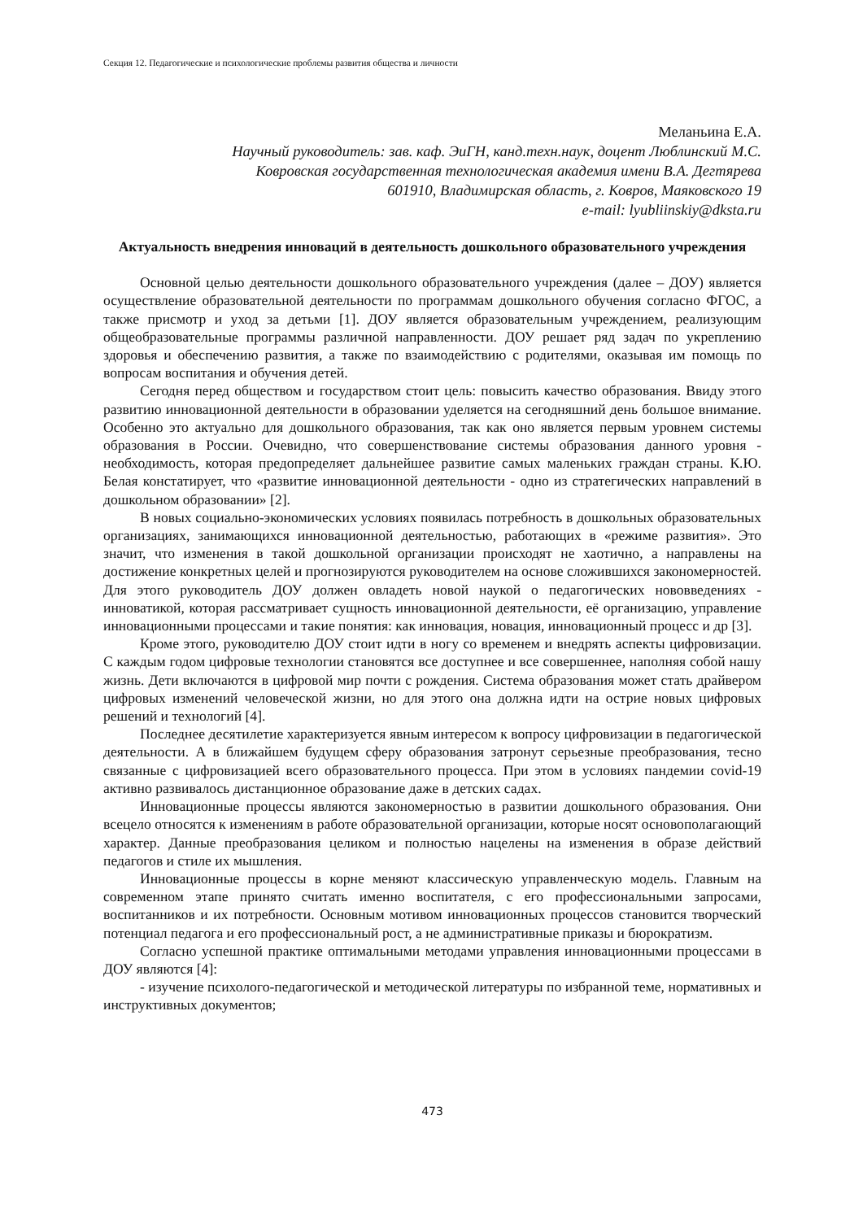Секция 12. Педагогические и психологические проблемы развития общества и личности
Меланьина Е.А.
Научный руководитель: зав. каф. ЭиГН, канд.техн.наук, доцент Люблинский М.С.
Ковровская государственная технологическая академия имени В.А. Дегтярева
601910, Владимирская область, г. Ковров, Маяковского 19
e-mail: lyubliinskiy@dksta.ru
Актуальность внедрения инноваций в деятельность дошкольного образовательного учреждения
Основной целью деятельности дошкольного образовательного учреждения (далее – ДОУ) является осуществление образовательной деятельности по программам дошкольного обучения согласно ФГОС, а также присмотр и уход за детьми [1]. ДОУ является образовательным учреждением, реализующим общеобразовательные программы различной направленности. ДОУ решает ряд задач по укреплению здоровья и обеспечению развития, а также по взаимодействию с родителями, оказывая им помощь по вопросам воспитания и обучения детей.
Сегодня перед обществом и государством стоит цель: повысить качество образования. Ввиду этого развитию инновационной деятельности в образовании уделяется на сегодняшний день большое внимание. Особенно это актуально для дошкольного образования, так как оно является первым уровнем системы образования в России. Очевидно, что совершенствование системы образования данного уровня - необходимость, которая предопределяет дальнейшее развитие самых маленьких граждан страны. К.Ю. Белая констатирует, что «развитие инновационной деятельности - одно из стратегических направлений в дошкольном образовании» [2].
В новых социально-экономических условиях появилась потребность в дошкольных образовательных организациях, занимающихся инновационной деятельностью, работающих в «режиме развития». Это значит, что изменения в такой дошкольной организации происходят не хаотично, а направлены на достижение конкретных целей и прогнозируются руководителем на основе сложившихся закономерностей. Для этого руководитель ДОУ должен овладеть новой наукой о педагогических нововведениях - инноватикой, которая рассматривает сущность инновационной деятельности, её организацию, управление инновационными процессами и такие понятия: как инновация, новация, инновационный процесс и др [3].
Кроме этого, руководителю ДОУ стоит идти в ногу со временем и внедрять аспекты цифровизации. С каждым годом цифровые технологии становятся все доступнее и все совершеннее, наполняя собой нашу жизнь. Дети включаются в цифровой мир почти с рождения. Система образования может стать драйвером цифровых изменений человеческой жизни, но для этого она должна идти на острие новых цифровых решений и технологий [4].
Последнее десятилетие характеризуется явным интересом к вопросу цифровизации в педагогической деятельности. А в ближайшем будущем сферу образования затронут серьезные преобразования, тесно связанные с цифровизацией всего образовательного процесса. При этом в условиях пандемии covid-19 активно развивалось дистанционное образование даже в детских садах.
Инновационные процессы являются закономерностью в развитии дошкольного образования. Они всецело относятся к изменениям в работе образовательной организации, которые носят основополагающий характер. Данные преобразования целиком и полностью нацелены на изменения в образе действий педагогов и стиле их мышления.
Инновационные процессы в корне меняют классическую управленческую модель. Главным на современном этапе принято считать именно воспитателя, с его профессиональными запросами, воспитанников и их потребности. Основным мотивом инновационных процессов становится творческий потенциал педагога и его профессиональный рост, а не административные приказы и бюрократизм.
Согласно успешной практике оптимальными методами управления инновационными процессами в ДОУ являются [4]:
- изучение психолого-педагогической и методической литературы по избранной теме, нормативных и инструктивных документов;
473